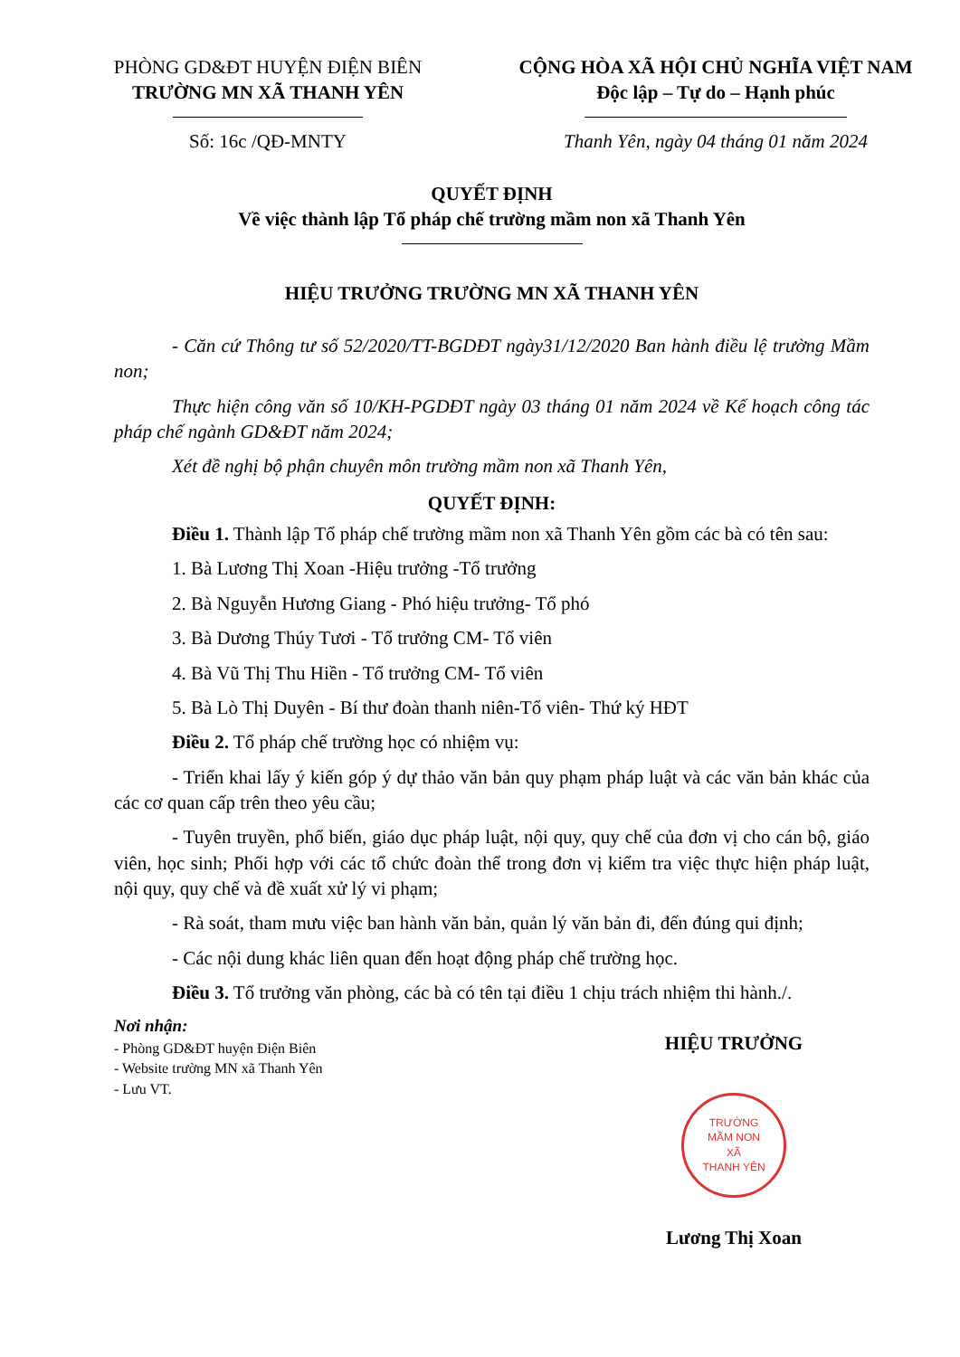PHÒNG GD&ĐT HUYỆN ĐIỆN BIÊN
TRƯỜNG MN XÃ THANH YÊN
Số: 16c /QĐ-MNTY
CỘNG HÒA XÃ HỘI CHỦ NGHĨA VIỆT NAM
Độc lập – Tự do – Hạnh phúc
Thanh Yên, ngày 04 tháng 01 năm 2024
QUYẾT ĐỊNH
Về việc thành lập Tổ pháp chế trường mầm non xã Thanh Yên
HIỆU TRƯỞNG TRƯỜNG MN XÃ THANH YÊN
- Căn cứ Thông tư số 52/2020/TT-BGDĐT ngày31/12/2020 Ban hành điều lệ trường Mầm non;
Thực hiện công văn số 10/KH-PGDĐT ngày 03 tháng 01 năm 2024 về Kế hoạch công tác pháp chế ngành GD&ĐT năm 2024;
Xét đề nghị bộ phận chuyên môn trường mầm non xã Thanh Yên,
QUYẾT ĐỊNH:
Điều 1. Thành lập Tổ pháp chế trường mầm non xã Thanh Yên gồm các bà có tên sau:
1. Bà Lương Thị Xoan -Hiệu trưởng -Tổ trưởng
2. Bà Nguyễn Hương Giang - Phó hiệu trưởng- Tổ phó
3. Bà Dương Thúy Tươi - Tổ trưởng CM- Tổ viên
4. Bà Vũ Thị Thu Hiền - Tổ trưởng CM- Tổ viên
5. Bà Lò Thị Duyên - Bí thư đoàn thanh niên-Tổ viên- Thứ ký HĐT
Điều 2. Tổ pháp chế trường học có nhiệm vụ:
- Triển khai lấy ý kiến góp ý dự thảo văn bản quy phạm pháp luật và các văn bản khác của các cơ quan cấp trên theo yêu cầu;
- Tuyên truyền, phổ biến, giáo dục pháp luật, nội quy, quy chế của đơn vị cho cán bộ, giáo viên, học sinh; Phối hợp với các tổ chức đoàn thể trong đơn vị kiểm tra việc thực hiện pháp luật, nội quy, quy chế và đề xuất xử lý vi phạm;
- Rà soát, tham mưu việc ban hành văn bản, quản lý văn bản đi, đến đúng qui định;
- Các nội dung khác liên quan đến hoạt động pháp chế trường học.
Điều 3. Tổ trưởng văn phòng, các bà có tên tại điều 1 chịu trách nhiệm thi hành./.
Nơi nhận:
- Phòng GD&ĐT huyện Điện Biên
- Website trường MN xã Thanh Yên
- Lưu VT.
HIỆU TRƯỞNG
TRƯỜNG
MẦM NON
XÃ
THANH YÊN
Lương Thị Xoan